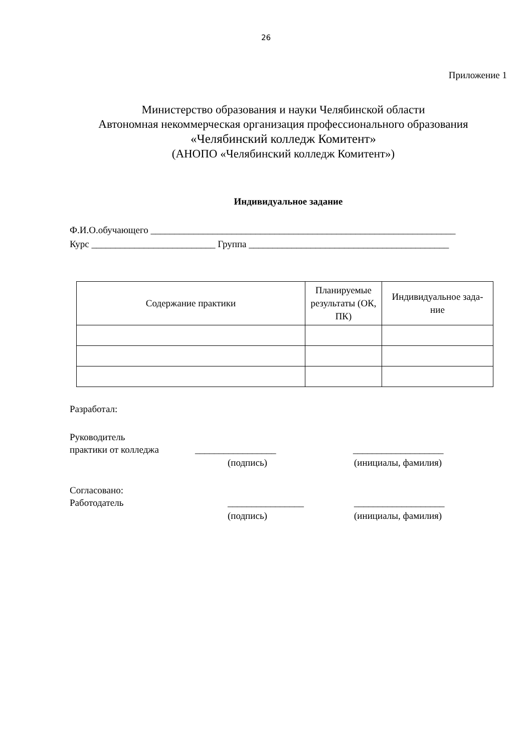26
Приложение 1
Министерство образования и науки Челябинской области
Автономная некоммерческая организация профессионального образования
«Челябинский колледж Комитент»
(АНОПО «Челябинский колледж Комитент»)
Индивидуальное задание
Ф.И.О.обучающего ________________________________________________________________
Курс __________________________ Группа __________________________________________
| Содержание практики | Планируемые результаты (ОК, ПК) | Индивидуальное зада- ние |
| --- | --- | --- |
Разработал:
Руководитель
практики от колледжа _________________ ___________________
(подпись) (инициалы, фамилия)
Согласовано:
Работодатель ________________ ___________________
(подпись) (инициалы, фамилия)